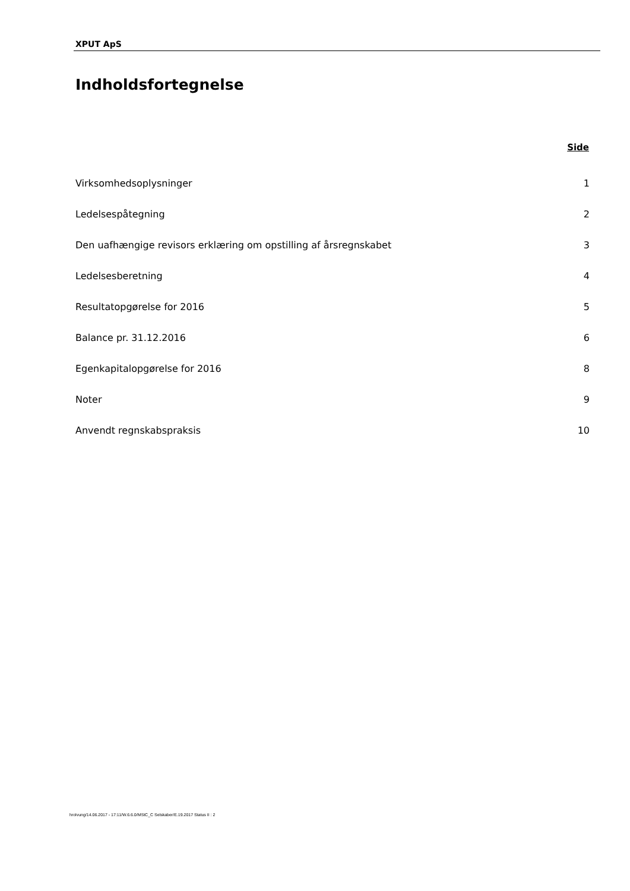XPUT ApS
Indholdsfortegnelse
| | Side |
| Virksomhedsoplysninger | 1 |
| Ledelsespåtegning | 2 |
| Den uafhængige revisors erklæring om opstilling af årsregnskabet | 3 |
| Ledelsesberetning | 4 |
| Resultatopgørelse for 2016 | 5 |
| Balance pr. 31.12.2016 | 6 |
| Egenkapitalopgørelse for 2016 | 8 |
| Noter | 9 |
| Anvendt regnskabspraksis | 10 |
hrolvung/14.06.2017 - 17:11/W.6.6.0/MStC_C Selskaber/E.19.2017 Status II : 2